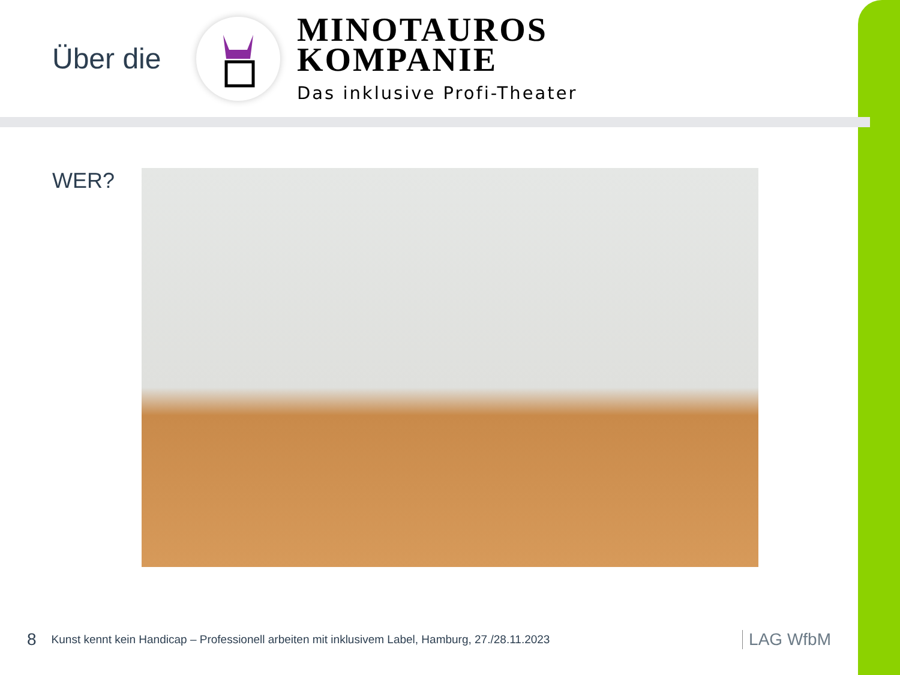Über die
MINOTAUROS
KOMPANIE
Das inklusive Profi-Theater
WER?
8 Kunst kennt kein Handicap – Professionell arbeiten mit inklusivem Label, Hamburg, 27./28.11.2023 LAG WfbM